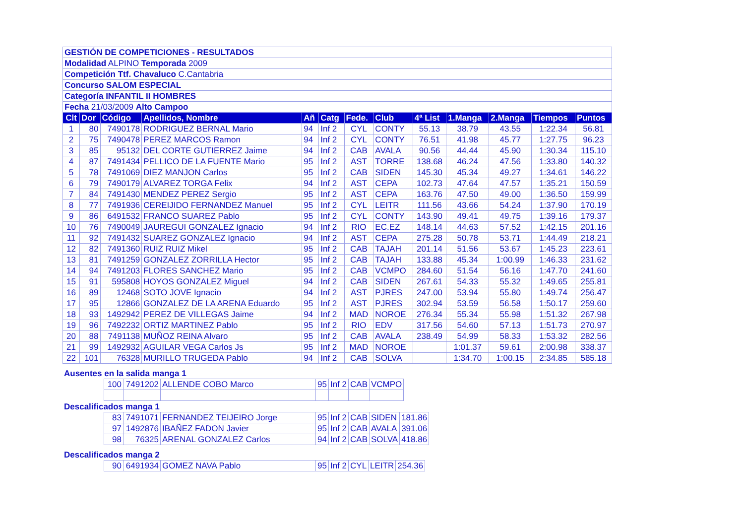| GESTIÓN DE COMPETICIONES - RESULTADOS | | | | | | | | | | | | |
| Modalidad ALPINO Temporada 2009 | | | | | | | | | | | | |
| Competición Ttf. Chavaluco C.Cantabria | | | | | | | | | | | | |
| Concurso SALOM ESPECIAL | | | | | | | | | | | | |
| Categoría INFANTIL II HOMBRES | | | | | | | | | | | | |
| Fecha 21/03/2009 Alto Campoo | | | | | | | | | | | | |
| Clt | Dor | Código | Apellidos, Nombre | Añ | Catg | Fede. | Club | 4ª List | 1.Manga | 2.Manga | Tiempos | Puntos |
| 1 | 80 | 7490178 | RODRIGUEZ BERNAL Mario | 94 | Inf 2 | CYL | CONTY | 55.13 | 38.79 | 43.55 | 1:22.34 | 56.81 |
| 2 | 75 | 7490478 | PEREZ MARCOS Ramon | 94 | Inf 2 | CYL | CONTY | 76.51 | 41.98 | 45.77 | 1:27.75 | 96.23 |
| 3 | 85 | 95132 | DEL CORTE GUTIERREZ Jaime | 94 | Inf 2 | CAB | AVALA | 90.56 | 44.44 | 45.90 | 1:30.34 | 115.10 |
| 4 | 87 | 7491434 | PELLICO DE LA FUENTE Mario | 95 | Inf 2 | AST | TORRE | 138.68 | 46.24 | 47.56 | 1:33.80 | 140.32 |
| 5 | 78 | 7491069 | DIEZ MANJON Carlos | 95 | Inf 2 | CAB | SIDEN | 145.30 | 45.34 | 49.27 | 1:34.61 | 146.22 |
| 6 | 79 | 7490179 | ALVAREZ TORGA Felix | 94 | Inf 2 | AST | CEPA | 102.73 | 47.64 | 47.57 | 1:35.21 | 150.59 |
| 7 | 84 | 7491430 | MENDEZ PEREZ Sergio | 95 | Inf 2 | AST | CEPA | 163.76 | 47.50 | 49.00 | 1:36.50 | 159.99 |
| 8 | 77 | 7491936 | CEREIJIDO FERNANDEZ Manuel | 95 | Inf 2 | CYL | LEITR | 111.56 | 43.66 | 54.24 | 1:37.90 | 170.19 |
| 9 | 86 | 6491532 | FRANCO SUAREZ Pablo | 95 | Inf 2 | CYL | CONTY | 143.90 | 49.41 | 49.75 | 1:39.16 | 179.37 |
| 10 | 76 | 7490049 | JAUREGUI GONZALEZ Ignacio | 94 | Inf 2 | RIO | EC.EZ | 148.14 | 44.63 | 57.52 | 1:42.15 | 201.16 |
| 11 | 92 | 7491432 | SUAREZ GONZALEZ Ignacio | 94 | Inf 2 | AST | CEPA | 275.28 | 50.78 | 53.71 | 1:44.49 | 218.21 |
| 12 | 82 | 7491360 | RUIZ RUIZ Mikel | 95 | Inf 2 | CAB | TAJAH | 201.14 | 51.56 | 53.67 | 1:45.23 | 223.61 |
| 13 | 81 | 7491259 | GONZALEZ ZORRILLA Hector | 95 | Inf 2 | CAB | TAJAH | 133.88 | 45.34 | 1:00.99 | 1:46.33 | 231.62 |
| 14 | 94 | 7491203 | FLORES SANCHEZ Mario | 95 | Inf 2 | CAB | VCMPO | 284.60 | 51.54 | 56.16 | 1:47.70 | 241.60 |
| 15 | 91 | 595808 | HOYOS GONZALEZ Miguel | 94 | Inf 2 | CAB | SIDEN | 267.61 | 54.33 | 55.32 | 1:49.65 | 255.81 |
| 16 | 89 | 12468 | SOTO JOVE Ignacio | 94 | Inf 2 | AST | PJRES | 247.00 | 53.94 | 55.80 | 1:49.74 | 256.47 |
| 17 | 95 | 12866 | GONZALEZ DE LA ARENA Eduardo | 95 | Inf 2 | AST | PJRES | 302.94 | 53.59 | 56.58 | 1:50.17 | 259.60 |
| 18 | 93 | 1492942 | PEREZ DE VILLEGAS Jaime | 94 | Inf 2 | MAD | NOROE | 276.34 | 55.34 | 55.98 | 1:51.32 | 267.98 |
| 19 | 96 | 7492232 | ORTIZ MARTINEZ Pablo | 95 | Inf 2 | RIO | EDV | 317.56 | 54.60 | 57.13 | 1:51.73 | 270.97 |
| 20 | 88 | 7491138 | MUÑOZ REINA Alvaro | 95 | Inf 2 | CAB | AVALA | 238.49 | 54.99 | 58.33 | 1:53.32 | 282.56 |
| 21 | 99 | 1492932 | AGUILAR VEGA Carlos Js | 95 | Inf 2 | MAD | NOROE | | 1:01.37 | 59.61 | 2:00.98 | 338.37 |
| 22 | 101 | 76328 | MURILLO TRUGEDA Pablo | 94 | Inf 2 | CAB | SOLVA | | 1:34.70 | 1:00.15 | 2:34.85 | 585.18 |
Ausentes en la salida manga 1
| 100 | 7491202 | ALLENDE COBO Marco | 95 | Inf 2 | CAB | VCMPO |
Descalificados manga 1
| 83 | 7491071 | FERNANDEZ TEIJEIRO Jorge | 95 | Inf 2 | CAB | SIDEN | 181.86 |
| 97 | 1492876 | IBAÑEZ FADON Javier | 95 | Inf 2 | CAB | AVALA | 391.06 |
| 98 | 76325 | ARENAL GONZALEZ Carlos | 94 | Inf 2 | CAB | SOLVA | 418.86 |
Descalificados manga 2
| 90 | 6491934 | GOMEZ NAVA Pablo | 95 | Inf 2 | CYL | LEITR | 254.36 |